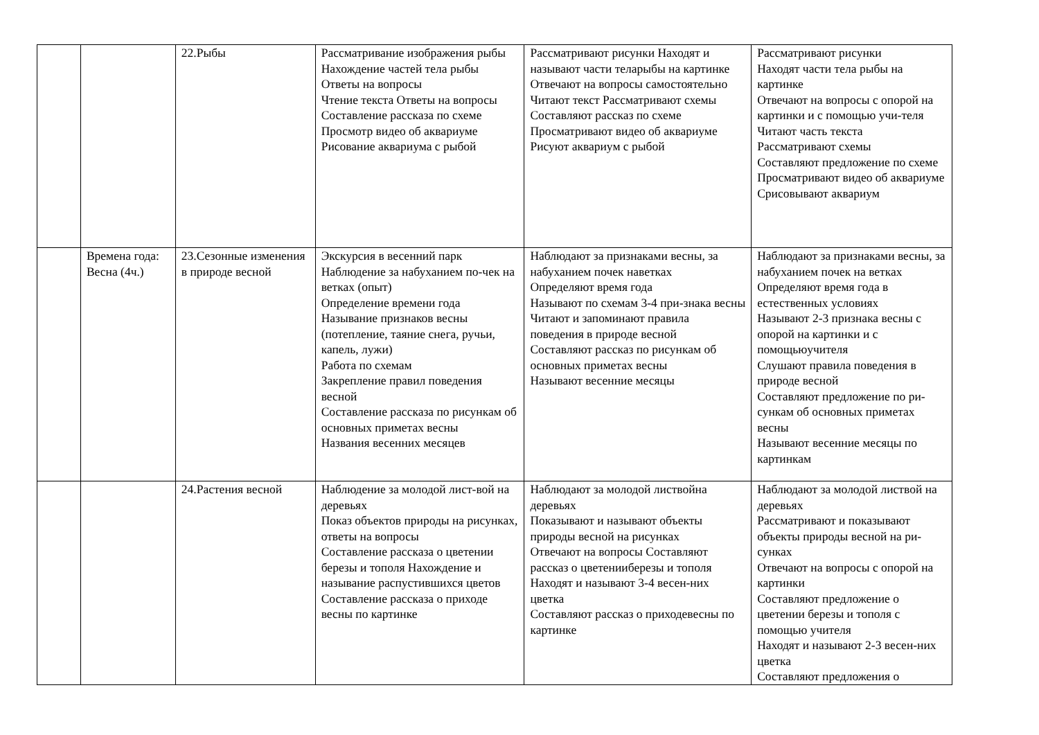| | | 22.Рыбы | Рассматривание изображения рыбы Нахождение частей тела рыбы Ответы на вопросы Чтение текста Ответы на вопросы Составление рассказа по схеме Просмотр видео об аквариуме Рисование аквариума с рыбой | Рассматривают рисунки Находят и называют части теларыбы на картинке Отвечают на вопросы самостоятельно Читают текст Рассматривают схемы Составляют рассказ по схеме Просматривают видео об аквариуме Рисуют аквариум с рыбой | Рассматривают рисунки Находят части тела рыбы на картинке Отвечают на вопросы с опорой на картинки и с помощью учи-теля Читают часть текста Рассматривают схемы Составляют предложение по схеме Просматривают видео об аквариуме Срисовывают аквариум |
| | Времена года: Весна (4ч.) | 23.Сезонные изменения в природе весной | Экскурсия в весенний парк Наблюдение за набуханием по-чек на ветках (опыт) Определение времени года Называние признаков весны (потепление, таяние снега, ручьи, капель, лужи) Работа по схемам Закрепление правил поведения весной Составление рассказа по рисункам об основных приметах весны Названия весенних месяцев | Наблюдают за признаками весны, за набуханием почек наветках Определяют время года Называют по схемам 3-4 при-знака весны Читают и запоминают правила поведения в природе весной Составляют рассказ по рисункам об основных приметах весны Называют весенние месяцы | Наблюдают за признаками весны, за набуханием почек на ветках Определяют время года в естественных условиях Называют 2-3 признака весны с опорой на картинки и с помощьюучителя Слушают правила поведения в природе весной Составляют предложение по ри-сункам об основных приметах весны Называют весенние месяцы по картинкам |
| | | 24.Растения весной | Наблюдение за молодой лист-вой на деревьях Показ объектов природы на рисунках, ответы на вопросы Составление рассказа о цветении березы и тополя Нахождение и называние распустившихся цветов Составление рассказа о приходе весны по картинке | Наблюдают за молодой листвойна деревьях Показывают и называют объекты природы весной на рисунках Отвечают на вопросы Составляют рассказ о цветенииберезы и тополя Находят и называют 3-4 весен-них цветка Составляют рассказ о приходевесны по картинке | Наблюдают за молодой листвой на деревьях Рассматривают и показывают объекты природы весной на ри-сунках Отвечают на вопросы с опорой на картинки Составляют предложение о цветении березы и тополя с помощью учителя Находят и называют 2-3 весен-них цветка Составляют предложения о |